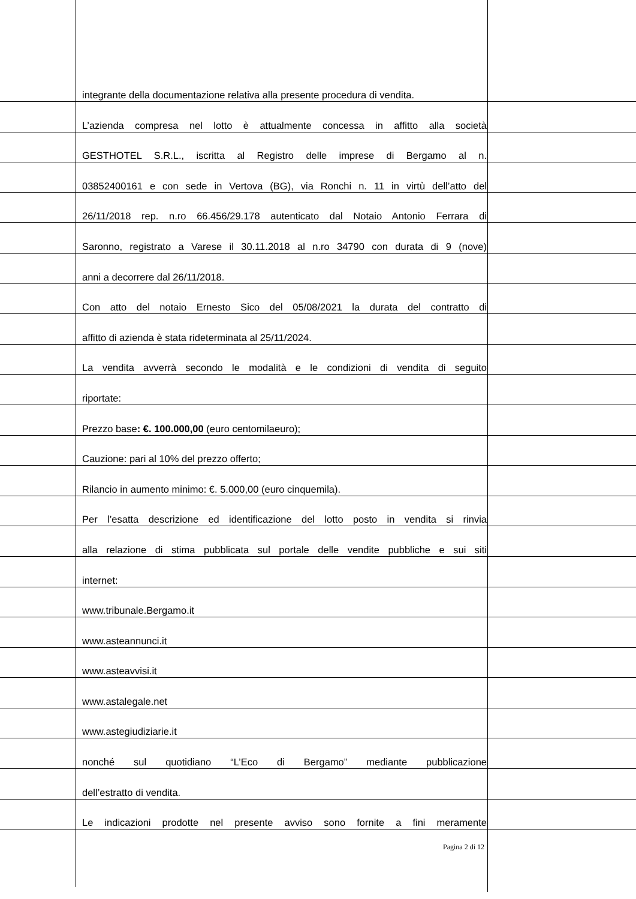integrante della documentazione relativa alla presente procedura di vendita.
L’azienda compresa nel lotto è attualmente concessa in affitto alla società
GESTHOTEL S.R.L., iscritta al Registro delle imprese di Bergamo al n.
03852400161 e con sede in Vertova (BG), via Ronchi n. 11 in virtù dell’atto del
26/11/2018 rep. n.ro 66.456/29.178 autenticato dal Notaio Antonio Ferrara di
Saronno, registrato a Varese il 30.11.2018 al n.ro 34790 con durata di 9 (nove)
anni a decorrere dal 26/11/2018.
Con atto del notaio Ernesto Sico del 05/08/2021 la durata del contratto di
affitto di azienda è stata rideterminata al 25/11/2024.
La vendita avverrà secondo le modalità e le condizioni di vendita di seguito
riportate:
Prezzo base: €. 100.000,00 (euro centomilaeuro);
Cauzione: pari al 10% del prezzo offerto;
Rilancio in aumento minimo: €. 5.000,00 (euro cinquemila).
Per l’esatta descrizione ed identificazione del lotto posto in vendita si rinvia
alla relazione di stima pubblicata sul portale delle vendite pubbliche e sui siti
internet:
www.tribunale.Bergamo.it
www.asteannunci.it
www.asteavvisi.it
www.astalegale.net
www.astegiudiziarie.it
nonché sul quotidiano “L’Eco di Bergamo” mediante pubblicazione
dell’estratto di vendita.
Le indicazioni prodotte nel presente avviso sono fornite a fini meramente
Pagina 2 di 12